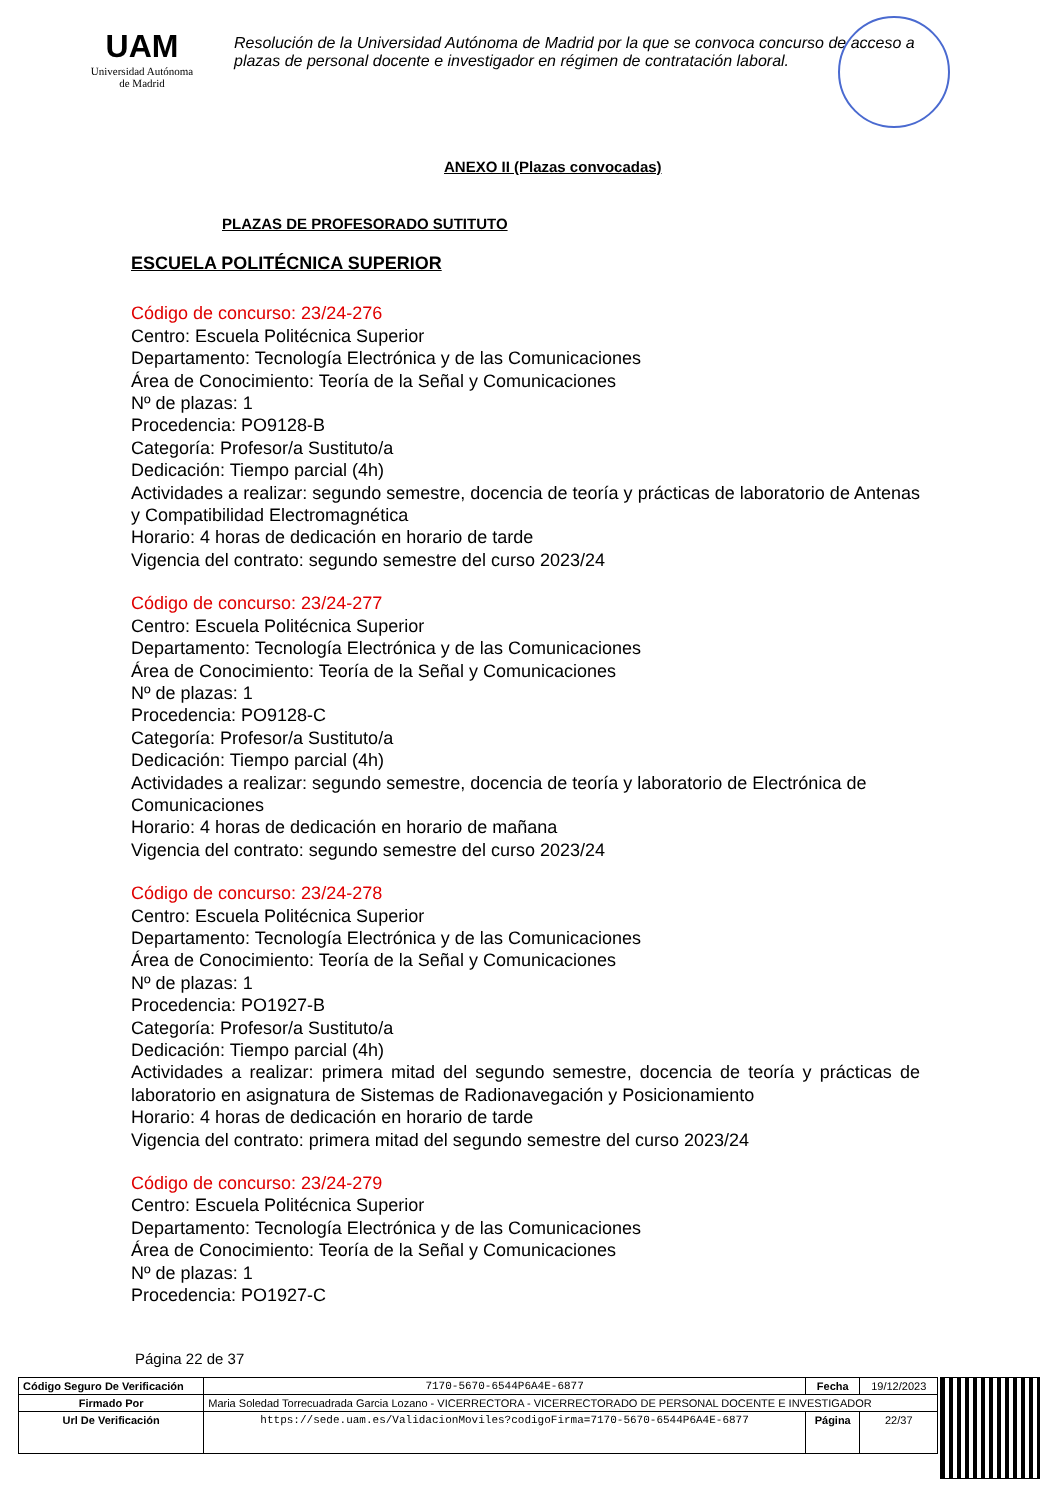UAM
Universidad Autónoma
de Madrid
Resolución de la Universidad Autónoma de Madrid por la que se convoca concurso de acceso a plazas de personal docente e investigador en régimen de contratación laboral.
ANEXO II (Plazas convocadas)
PLAZAS DE PROFESORADO SUTITUTO
ESCUELA POLITÉCNICA SUPERIOR
Código de concurso: 23/24-276
Centro: Escuela Politécnica Superior
Departamento: Tecnología Electrónica y de las Comunicaciones
Área de Conocimiento: Teoría de la Señal y Comunicaciones
Nº de plazas: 1
Procedencia: PO9128-B
Categoría: Profesor/a Sustituto/a
Dedicación: Tiempo parcial (4h)
Actividades a realizar: segundo semestre, docencia de teoría y prácticas de laboratorio de Antenas y Compatibilidad Electromagnética
Horario: 4 horas de dedicación en horario de tarde
Vigencia del contrato: segundo semestre del curso 2023/24
Código de concurso: 23/24-277
Centro: Escuela Politécnica Superior
Departamento: Tecnología Electrónica y de las Comunicaciones
Área de Conocimiento: Teoría de la Señal y Comunicaciones
Nº de plazas: 1
Procedencia: PO9128-C
Categoría: Profesor/a Sustituto/a
Dedicación: Tiempo parcial (4h)
Actividades a realizar: segundo semestre, docencia de teoría y laboratorio de Electrónica de Comunicaciones
Horario: 4 horas de dedicación en horario de mañana
Vigencia del contrato: segundo semestre del curso 2023/24
Código de concurso: 23/24-278
Centro: Escuela Politécnica Superior
Departamento: Tecnología Electrónica y de las Comunicaciones
Área de Conocimiento: Teoría de la Señal y Comunicaciones
Nº de plazas: 1
Procedencia: PO1927-B
Categoría: Profesor/a Sustituto/a
Dedicación: Tiempo parcial (4h)
Actividades a realizar: primera mitad del segundo semestre, docencia de teoría y prácticas de laboratorio en asignatura de Sistemas de Radionavegación y Posicionamiento
Horario: 4 horas de dedicación en horario de tarde
Vigencia del contrato: primera mitad del segundo semestre del curso 2023/24
Código de concurso: 23/24-279
Centro: Escuela Politécnica Superior
Departamento: Tecnología Electrónica y de las Comunicaciones
Área de Conocimiento: Teoría de la Señal y Comunicaciones
Nº de plazas: 1
Procedencia: PO1927-C
Página 22 de 37
| Código Seguro De Verificación | 7170-5670-6544P6A4E-6877 | Fecha | 19/12/2023 |
| Firmado Por | Maria Soledad Torrecuadrada Garcia Lozano - VICERRECTORA - VICERRECTORADO DE PERSONAL DOCENTE E INVESTIGADOR | | |
| Url De Verificación | https://sede.uam.es/ValidacionMoviles?codigoFirma=7170-5670-6544P6A4E-6877 | Página | 22/37 |